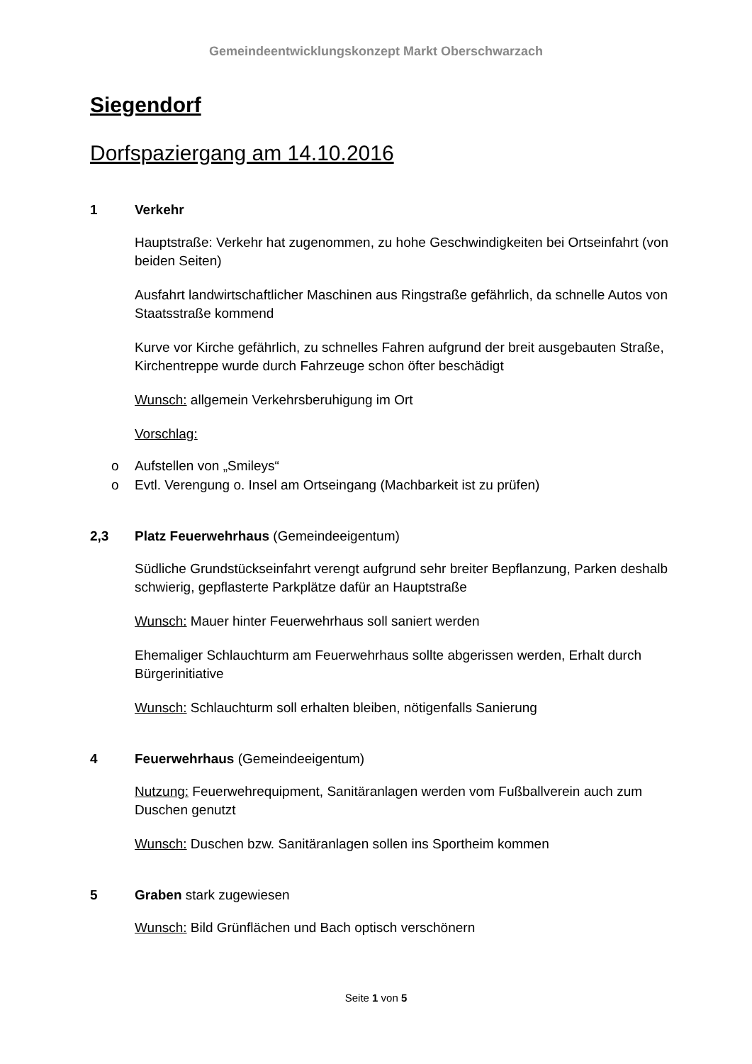Gemeindeentwicklungskonzept Markt Oberschwarzach
Siegendorf
Dorfspaziergang am 14.10.2016
1 Verkehr
Hauptstraße: Verkehr hat zugenommen, zu hohe Geschwindigkeiten bei Ortseinfahrt (von beiden Seiten)
Ausfahrt landwirtschaftlicher Maschinen aus Ringstraße gefährlich, da schnelle Autos von Staatsstraße kommend
Kurve vor Kirche gefährlich, zu schnelles Fahren aufgrund der breit ausgebauten Straße, Kirchentreppe wurde durch Fahrzeuge schon öfter beschädigt
Wunsch: allgemein Verkehrsberuhigung im Ort
Vorschlag:
o Aufstellen von „Smileys“
o Evtl. Verengung o. Insel am Ortseingang (Machbarkeit ist zu prüfen)
2,3 Platz Feuerwehrhaus (Gemeindeeigentum)
Südliche Grundstückseinfahrt verengt aufgrund sehr breiter Bepflanzung, Parken deshalb schwierig, gepflasterte Parkplätze dafür an Hauptstraße
Wunsch: Mauer hinter Feuerwehrhaus soll saniert werden
Ehemaliger Schlauchturm am Feuerwehrhaus sollte abgerissen werden, Erhalt durch Bürgerinitiative
Wunsch: Schlauchturm soll erhalten bleiben, nötigenfalls Sanierung
4 Feuerwehrhaus (Gemeindeeigentum)
Nutzung: Feuerwehrequipment, Sanitäranlagen werden vom Fußballverein auch zum Duschen genutzt
Wunsch: Duschen bzw. Sanitäranlagen sollen ins Sportheim kommen
5 Graben stark zugewiesen
Wunsch: Bild Grünflächen und Bach optisch verschönern
Seite 1 von 5